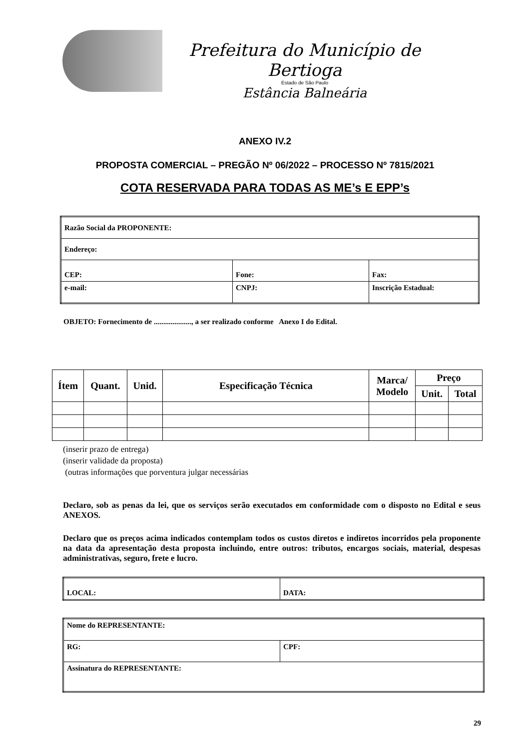Prefeitura do Município de Bertioga
Estado de São Paulo
Estância Balneária
ANEXO IV.2
PROPOSTA COMERCIAL – PREGÃO Nº 06/2022 – PROCESSO Nº 7815/2021
COTA RESERVADA PARA TODAS AS ME’s E EPP’s
| Razão Social da PROPONENTE: | | |
| Endereço: | | |
| CEP: | Fone: | Fax: |
| e-mail: | CNPJ: | Inscrição Estadual: |
OBJETO: Fornecimento de ...................., a ser realizado conforme Anexo I do Edital.
| Ítem | Quant. | Unid. | Especificação Técnica | Marca/ Modelo | Preço | |
| --- | --- | --- | --- | --- | --- | --- |
| | | | | | Unit. | Total |
(inserir prazo de entrega)
(inserir validade da proposta)
(outras informações que porventura julgar necessárias
Declaro, sob as penas da lei, que os serviços serão executados em conformidade com o disposto no Edital e seus ANEXOS.
Declaro que os preços acima indicados contemplam todos os custos diretos e indiretos incorridos pela proponente na data da apresentação desta proposta incluindo, entre outros: tributos, encargos sociais, material, despesas administrativas, seguro, frete e lucro.
| LOCAL: | DATA: |
| Nome do REPRESENTANTE: | |
| RG: | CPF: |
| Assinatura do REPRESENTANTE: | |
29